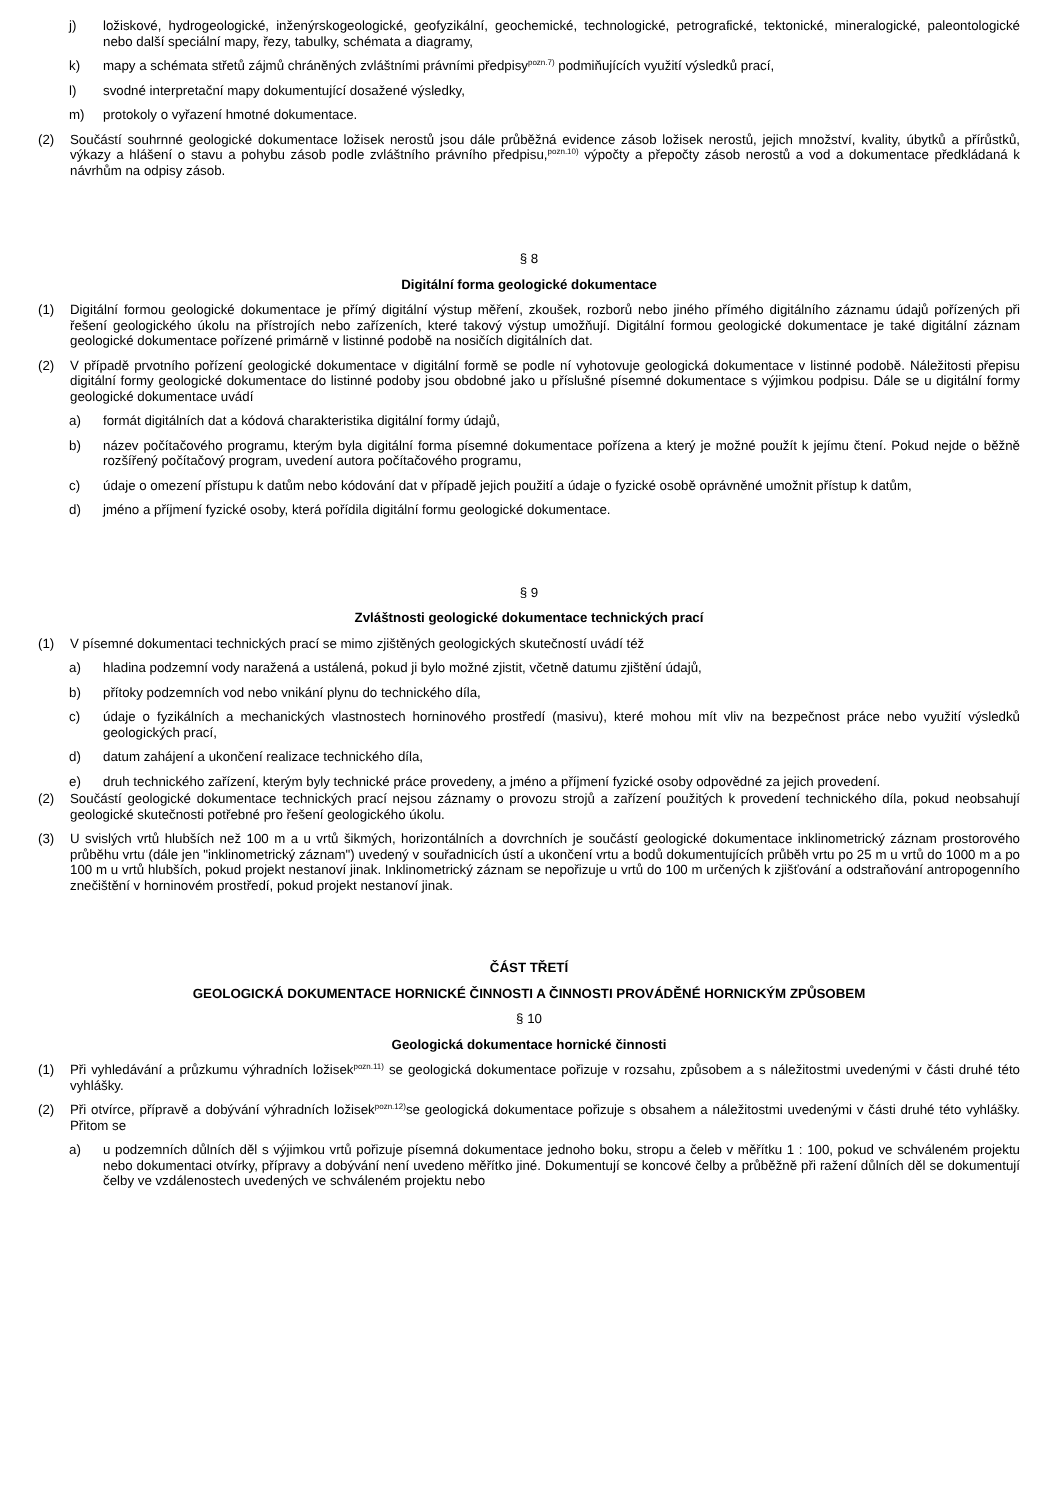j) ložiskové, hydrogeologické, inženýrskogeologické, geofyzikální, geochemické, technologické, petrografické, tektonické, mineralogické, paleontologické nebo další speciální mapy, řezy, tabulky, schémata a diagramy,
k) mapy a schémata střetů zájmů chráněných zvláštními právními předpisy<sup>pozn.7)</sup> podmiňujících využití výsledků prací,
l) svodné interpretační mapy dokumentující dosažené výsledky,
m) protokoly o vyřazení hmotné dokumentace.
(2) Součástí souhrnné geologické dokumentace ložisek nerostů jsou dále průběžná evidence zásob ložisek nerostů, jejich množství, kvality, úbytků a přírůstků, výkazy a hlášení o stavu a pohybu zásob podle zvláštního právního předpisu,<sup>pozn.10)</sup> výpočty a přepočty zásob nerostů a vod a dokumentace předkládaná k návrhům na odpisy zásob.
§ 8
Digitální forma geologické dokumentace
(1) Digitální formou geologické dokumentace je přímý digitální výstup měření, zkoušek, rozborů nebo jiného přímého digitálního záznamu údajů pořízených při řešení geologického úkolu na přístrojích nebo zařízeních, které takový výstup umožňují. Digitální formou geologické dokumentace je také digitální záznam geologické dokumentace pořízené primárně v listinné podobě na nosičích digitálních dat.
(2) V případě prvotního pořízení geologické dokumentace v digitální formě se podle ní vyhotovuje geologická dokumentace v listinné podobě. Náležitosti přepisu digitální formy geologické dokumentace do listinné podoby jsou obdobné jako u příslušné písemné dokumentace s výjimkou podpisu. Dále se u digitální formy geologické dokumentace uvádí
a) formát digitálních dat a kódová charakteristika digitální formy údajů,
b) název počítačového programu, kterým byla digitální forma písemné dokumentace pořízena a který je možné použít k jejímu čtení. Pokud nejde o běžně rozšířený počítačový program, uvedení autora počítačového programu,
c) údaje o omezení přístupu k datům nebo kódování dat v případě jejich použití a údaje o fyzické osobě oprávněné umožnit přístup k datům,
d) jméno a příjmení fyzické osoby, která pořídila digitální formu geologické dokumentace.
§ 9
Zvláštnosti geologické dokumentace technických prací
(1) V písemné dokumentaci technických prací se mimo zjištěných geologických skutečností uvádí též
a) hladina podzemní vody naražená a ustálená, pokud ji bylo možné zjistit, včetně datumu zjištění údajů,
b) přítoky podzemních vod nebo vnikání plynu do technického díla,
c) údaje o fyzikálních a mechanických vlastnostech horninového prostředí (masivu), které mohou mít vliv na bezpečnost práce nebo využití výsledků geologických prací,
d) datum zahájení a ukončení realizace technického díla,
e) druh technického zařízení, kterým byly technické práce provedeny, a jméno a příjmení fyzické osoby odpovědné za jejich provedení.
(2) Součástí geologické dokumentace technických prací nejsou záznamy o provozu strojů a zařízení použitých k provedení technického díla, pokud neobsahují geologické skutečnosti potřebné pro řešení geologického úkolu.
(3) U svislých vrtů hlubších než 100 m a u vrtů šikmých, horizontálních a dovrchních je součástí geologické dokumentace inklinometrický záznam prostorového průběhu vrtu (dále jen "inklinometrický záznam") uvedený v souřadnicích ústí a ukončení vrtu a bodů dokumentujících průběh vrtu po 25 m u vrtů do 1000 m a po 100 m u vrtů hlubších, pokud projekt nestanoví jinak. Inklinometrický záznam se nepořizuje u vrtů do 100 m určených k zjišťování a odstraňování antropogenního znečištění v horninovém prostředí, pokud projekt nestanoví jinak.
ČÁST TŘETÍ
GEOLOGICKÁ DOKUMENTACE HORNICKÉ ČINNOSTI A ČINNOSTI PROVÁDĚNÉ HORNICKÝM ZPŮSOBEM
§ 10
Geologická dokumentace hornické činnosti
(1) Při vyhledávání a průzkumu výhradních ložisek<sup>pozn.11)</sup> se geologická dokumentace pořizuje v rozsahu, způsobem a s náležitostmi uvedenými v části druhé této vyhlášky.
(2) Při otvírce, přípravě a dobývání výhradních ložisek<sup>pozn.12)</sup>se geologická dokumentace pořizuje s obsahem a náležitostmi uvedenými v části druhé této vyhlášky. Přitom se
a) u podzemních důlních děl s výjimkou vrtů pořizuje písemná dokumentace jednoho boku, stropu a čeleb v měřítku 1 : 100, pokud ve schváleném projektu nebo dokumentaci otvírky, přípravy a dobývání není uvedeno měřítko jiné. Dokumentují se koncové čelby a průběžně při ražení důlních děl se dokumentují čelby ve vzdálenostech uvedených ve schváleném projektu nebo